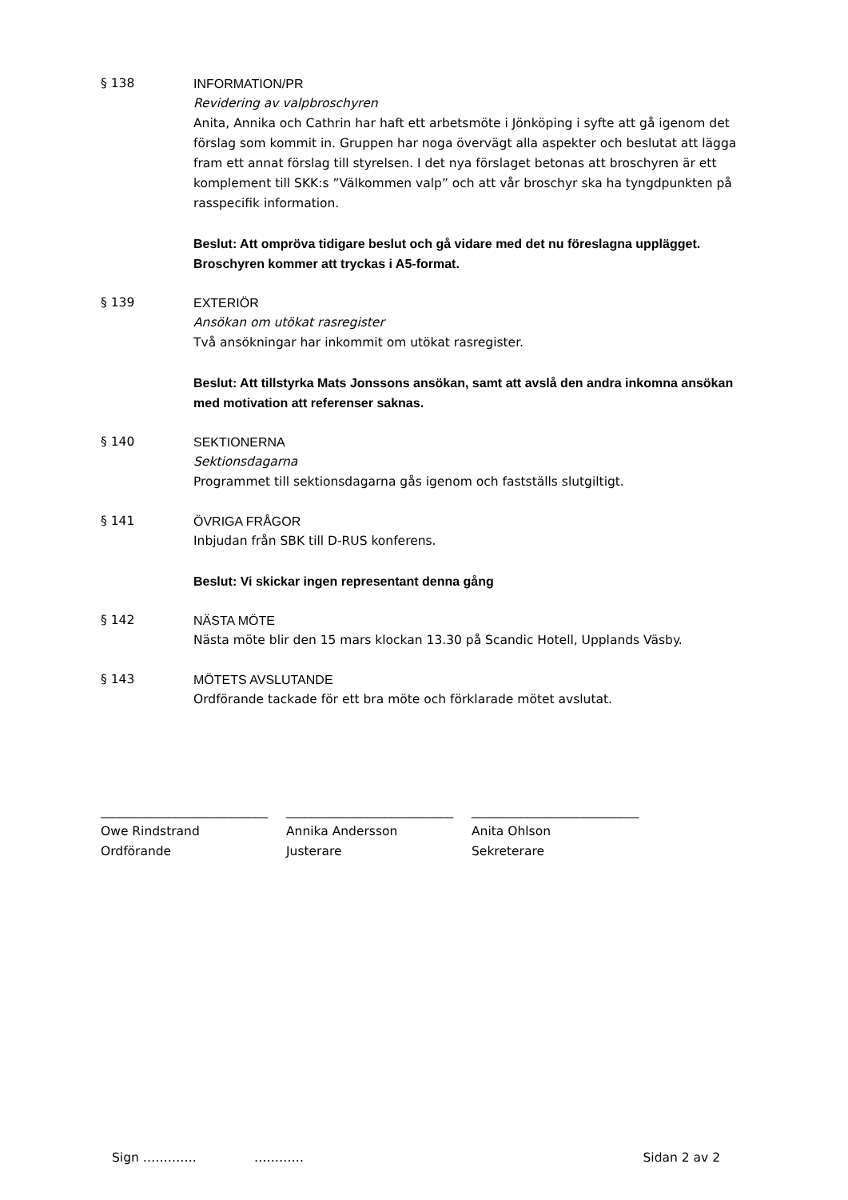§ 138 INFORMATION/PR
Revidering av valpbroschyren
Anita, Annika och Cathrin har haft ett arbetsmöte i Jönköping i syfte att gå igenom det förslag som kommit in. Gruppen har noga övervägt alla aspekter och beslutat att lägga fram ett annat förslag till styrelsen. I det nya förslaget betonas att broschyren är ett komplement till SKK:s ”Välkommen valp” och att vår broschyr ska ha tyngdpunkten på rasspecifik information.
Beslut: Att ompröva tidigare beslut och gå vidare med det nu föreslagna upplägget. Broschyren kommer att tryckas i A5-format.
§ 139 EXTERIÖR
Ansökan om utökat rasregister
Två ansökningar har inkommit om utökat rasregister.
Beslut: Att tillstyrka Mats Jonssons ansökan, samt att avslå den andra inkomna ansökan med motivation att referenser saknas.
§ 140 SEKTIONERNA
Sektionsdagarna
Programmet till sektionsdagarna gås igenom och fastställs slutgiltigt.
§ 141 ÖVRIGA FRÅGOR
Inbjudan från SBK till D-RUS konferens.
Beslut: Vi skickar ingen representant denna gång
§ 142 NÄSTA MÖTE
Nästa möte blir den 15 mars klockan 13.30 på Scandic Hotell, Upplands Väsby.
§ 143 MÖTETS AVSLUTANDE
Ordförande tackade för ett bra möte och förklarade mötet avslutat.
___________________________
Owe Rindstrand
Ordförande
___________________________
Annika Andersson
Justerare
___________________________
Anita Ohlson
Sekreterare
Sign …………. ………… Sidan 2 av 2